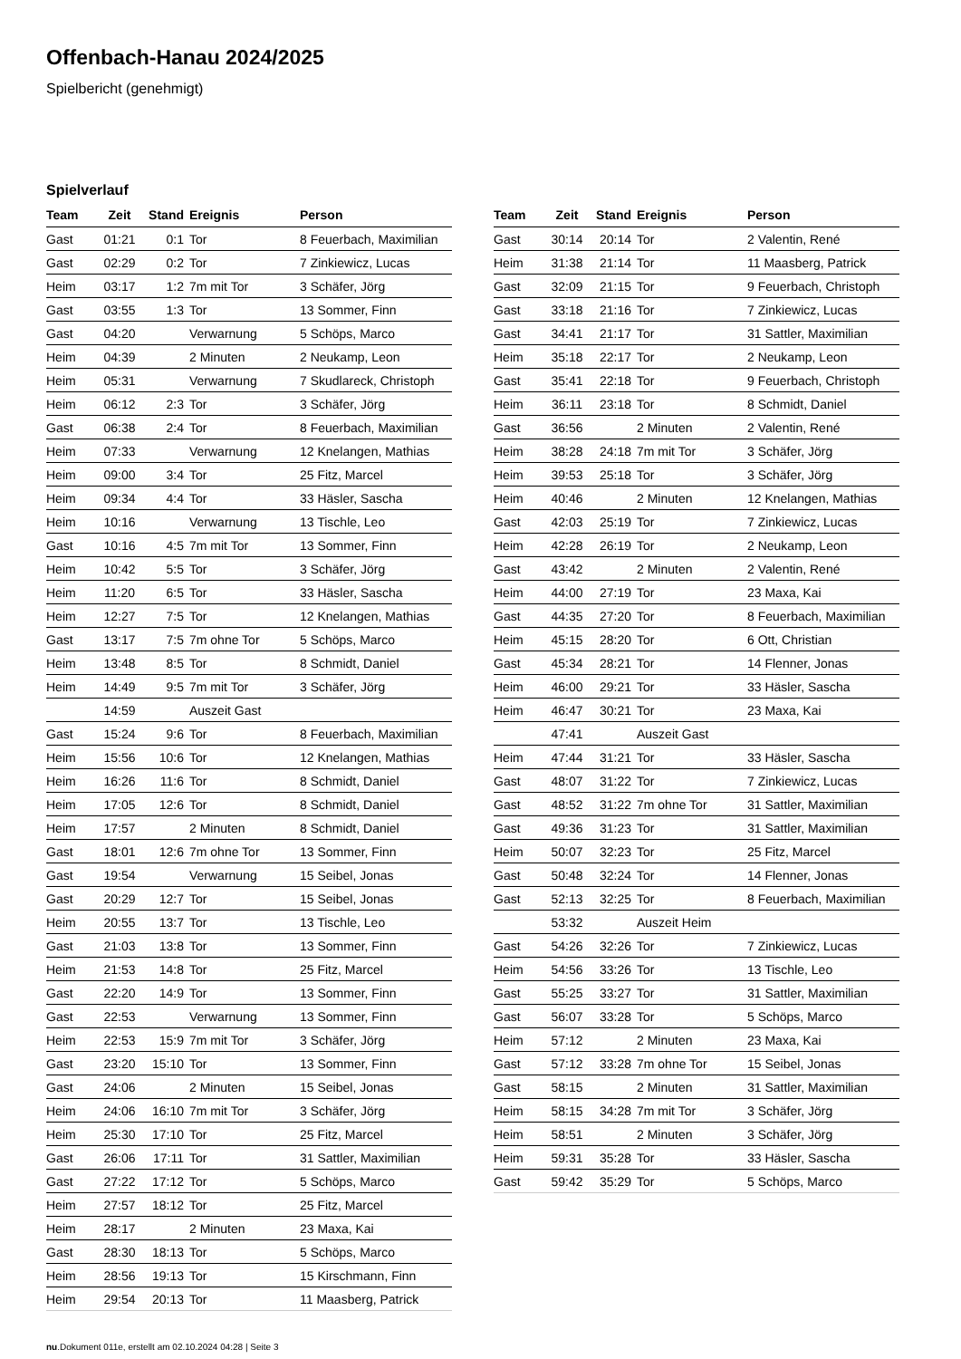Offenbach-Hanau 2024/2025
Spielbericht (genehmigt)
Spielverlauf
| Team | Zeit | Stand | Ereignis | Person |
| --- | --- | --- | --- | --- |
| Gast | 01:21 | 0:1 | Tor | 8 Feuerbach, Maximilian |
| Gast | 02:29 | 0:2 | Tor | 7 Zinkiewicz, Lucas |
| Heim | 03:17 | 1:2 | 7m mit Tor | 3 Schäfer, Jörg |
| Gast | 03:55 | 1:3 | Tor | 13 Sommer, Finn |
| Gast | 04:20 | | Verwarnung | 5 Schöps, Marco |
| Heim | 04:39 | | 2 Minuten | 2 Neukamp, Leon |
| Heim | 05:31 | | Verwarnung | 7 Skudlareck, Christoph |
| Heim | 06:12 | 2:3 | Tor | 3 Schäfer, Jörg |
| Gast | 06:38 | 2:4 | Tor | 8 Feuerbach, Maximilian |
| Heim | 07:33 | | Verwarnung | 12 Knelangen, Mathias |
| Heim | 09:00 | 3:4 | Tor | 25 Fitz, Marcel |
| Heim | 09:34 | 4:4 | Tor | 33 Häsler, Sascha |
| Heim | 10:16 | | Verwarnung | 13 Tischle, Leo |
| Gast | 10:16 | 4:5 | 7m mit Tor | 13 Sommer, Finn |
| Heim | 10:42 | 5:5 | Tor | 3 Schäfer, Jörg |
| Heim | 11:20 | 6:5 | Tor | 33 Häsler, Sascha |
| Heim | 12:27 | 7:5 | Tor | 12 Knelangen, Mathias |
| Gast | 13:17 | 7:5 | 7m ohne Tor | 5 Schöps, Marco |
| Heim | 13:48 | 8:5 | Tor | 8 Schmidt, Daniel |
| Heim | 14:49 | 9:5 | 7m mit Tor | 3 Schäfer, Jörg |
| | 14:59 | | Auszeit Gast | |
| Gast | 15:24 | 9:6 | Tor | 8 Feuerbach, Maximilian |
| Heim | 15:56 | 10:6 | Tor | 12 Knelangen, Mathias |
| Heim | 16:26 | 11:6 | Tor | 8 Schmidt, Daniel |
| Heim | 17:05 | 12:6 | Tor | 8 Schmidt, Daniel |
| Heim | 17:57 | | 2 Minuten | 8 Schmidt, Daniel |
| Gast | 18:01 | 12:6 | 7m ohne Tor | 13 Sommer, Finn |
| Gast | 19:54 | | Verwarnung | 15 Seibel, Jonas |
| Gast | 20:29 | 12:7 | Tor | 15 Seibel, Jonas |
| Heim | 20:55 | 13:7 | Tor | 13 Tischle, Leo |
| Gast | 21:03 | 13:8 | Tor | 13 Sommer, Finn |
| Heim | 21:53 | 14:8 | Tor | 25 Fitz, Marcel |
| Gast | 22:20 | 14:9 | Tor | 13 Sommer, Finn |
| Gast | 22:53 | | Verwarnung | 13 Sommer, Finn |
| Heim | 22:53 | 15:9 | 7m mit Tor | 3 Schäfer, Jörg |
| Gast | 23:20 | 15:10 | Tor | 13 Sommer, Finn |
| Gast | 24:06 | | 2 Minuten | 15 Seibel, Jonas |
| Heim | 24:06 | 16:10 | 7m mit Tor | 3 Schäfer, Jörg |
| Heim | 25:30 | 17:10 | Tor | 25 Fitz, Marcel |
| Gast | 26:06 | 17:11 | Tor | 31 Sattler, Maximilian |
| Gast | 27:22 | 17:12 | Tor | 5 Schöps, Marco |
| Heim | 27:57 | 18:12 | Tor | 25 Fitz, Marcel |
| Heim | 28:17 | | 2 Minuten | 23 Maxa, Kai |
| Gast | 28:30 | 18:13 | Tor | 5 Schöps, Marco |
| Heim | 28:56 | 19:13 | Tor | 15 Kirschmann, Finn |
| Heim | 29:54 | 20:13 | Tor | 11 Maasberg, Patrick |
| Team | Zeit | Stand | Ereignis | Person |
| --- | --- | --- | --- | --- |
| Gast | 30:14 | 20:14 | Tor | 2 Valentin, René |
| Heim | 31:38 | 21:14 | Tor | 11 Maasberg, Patrick |
| Gast | 32:09 | 21:15 | Tor | 9 Feuerbach, Christoph |
| Gast | 33:18 | 21:16 | Tor | 7 Zinkiewicz, Lucas |
| Gast | 34:41 | 21:17 | Tor | 31 Sattler, Maximilian |
| Heim | 35:18 | 22:17 | Tor | 2 Neukamp, Leon |
| Gast | 35:41 | 22:18 | Tor | 9 Feuerbach, Christoph |
| Heim | 36:11 | 23:18 | Tor | 8 Schmidt, Daniel |
| Gast | 36:56 | | 2 Minuten | 2 Valentin, René |
| Heim | 38:28 | 24:18 | 7m mit Tor | 3 Schäfer, Jörg |
| Heim | 39:53 | 25:18 | Tor | 3 Schäfer, Jörg |
| Heim | 40:46 | | 2 Minuten | 12 Knelangen, Mathias |
| Gast | 42:03 | 25:19 | Tor | 7 Zinkiewicz, Lucas |
| Heim | 42:28 | 26:19 | Tor | 2 Neukamp, Leon |
| Gast | 43:42 | | 2 Minuten | 2 Valentin, René |
| Heim | 44:00 | 27:19 | Tor | 23 Maxa, Kai |
| Gast | 44:35 | 27:20 | Tor | 8 Feuerbach, Maximilian |
| Heim | 45:15 | 28:20 | Tor | 6 Ott, Christian |
| Gast | 45:34 | 28:21 | Tor | 14 Flenner, Jonas |
| Heim | 46:00 | 29:21 | Tor | 33 Häsler, Sascha |
| Heim | 46:47 | 30:21 | Tor | 23 Maxa, Kai |
| | 47:41 | | Auszeit Gast | |
| Heim | 47:44 | 31:21 | Tor | 33 Häsler, Sascha |
| Gast | 48:07 | 31:22 | Tor | 7 Zinkiewicz, Lucas |
| Gast | 48:52 | 31:22 | 7m ohne Tor | 31 Sattler, Maximilian |
| Gast | 49:36 | 31:23 | Tor | 31 Sattler, Maximilian |
| Heim | 50:07 | 32:23 | Tor | 25 Fitz, Marcel |
| Gast | 50:48 | 32:24 | Tor | 14 Flenner, Jonas |
| Gast | 52:13 | 32:25 | Tor | 8 Feuerbach, Maximilian |
| | 53:32 | | Auszeit Heim | |
| Gast | 54:26 | 32:26 | Tor | 7 Zinkiewicz, Lucas |
| Heim | 54:56 | 33:26 | Tor | 13 Tischle, Leo |
| Gast | 55:25 | 33:27 | Tor | 31 Sattler, Maximilian |
| Gast | 56:07 | 33:28 | Tor | 5 Schöps, Marco |
| Heim | 57:12 | | 2 Minuten | 23 Maxa, Kai |
| Gast | 57:12 | 33:28 | 7m ohne Tor | 15 Seibel, Jonas |
| Gast | 58:15 | | 2 Minuten | 31 Sattler, Maximilian |
| Heim | 58:15 | 34:28 | 7m mit Tor | 3 Schäfer, Jörg |
| Heim | 58:51 | | 2 Minuten | 3 Schäfer, Jörg |
| Heim | 59:31 | 35:28 | Tor | 33 Häsler, Sascha |
| Gast | 59:42 | 35:29 | Tor | 5 Schöps, Marco |
nu.Dokument 011e, erstellt am 02.10.2024 04:28 | Seite 3